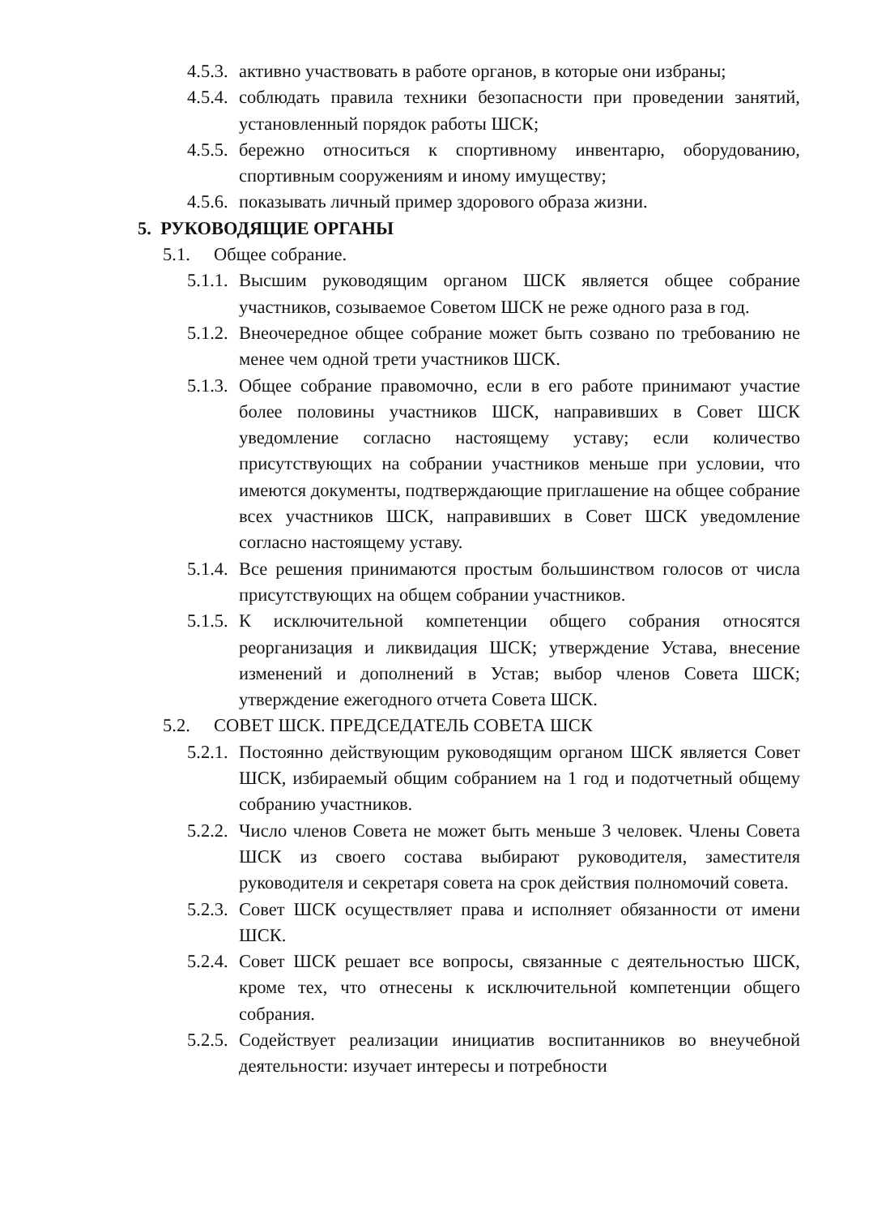4.5.3. активно участвовать в работе органов, в которые они избраны;
4.5.4. соблюдать правила техники безопасности при проведении занятий, установленный порядок работы ШСК;
4.5.5. бережно относиться к спортивному инвентарю, оборудованию, спортивным сооружениям и иному имуществу;
4.5.6. показывать личный пример здорового образа жизни.
5. РУКОВОДЯЩИЕ ОРГАНЫ
5.1. Общее собрание.
5.1.1. Высшим руководящим органом ШСК является общее собрание участников, созываемое Советом ШСК не реже одного раза в год.
5.1.2. Внеочередное общее собрание может быть созвано по требованию не менее чем одной трети участников ШСК.
5.1.3. Общее собрание правомочно, если в его работе принимают участие более половины участников ШСК, направивших в Совет ШСК уведомление согласно настоящему уставу; если количество присутствующих на собрании участников меньше при условии, что имеются документы, подтверждающие приглашение на общее собрание всех участников ШСК, направивших в Совет ШСК уведомление согласно настоящему уставу.
5.1.4. Все решения принимаются простым большинством голосов от числа присутствующих на общем собрании участников.
5.1.5. К исключительной компетенции общего собрания относятся реорганизация и ликвидация ШСК; утверждение Устава, внесение изменений и дополнений в Устав; выбор членов Совета ШСК; утверждение ежегодного отчета Совета ШСК.
5.2. СОВЕТ ШСК. ПРЕДСЕДАТЕЛЬ СОВЕТА ШСК
5.2.1. Постоянно действующим руководящим органом ШСК является Совет ШСК, избираемый общим собранием на 1 год и подотчетный общему собранию участников.
5.2.2. Число членов Совета не может быть меньше 3 человек. Члены Совета ШСК из своего состава выбирают руководителя, заместителя руководителя и секретаря совета на срок действия полномочий совета.
5.2.3. Совет ШСК осуществляет права и исполняет обязанности от имени ШСК.
5.2.4. Совет ШСК решает все вопросы, связанные с деятельностью ШСК, кроме тех, что отнесены к исключительной компетенции общего собрания.
5.2.5. Содействует реализации инициатив воспитанников во внеучебной деятельности: изучает интересы и потребности